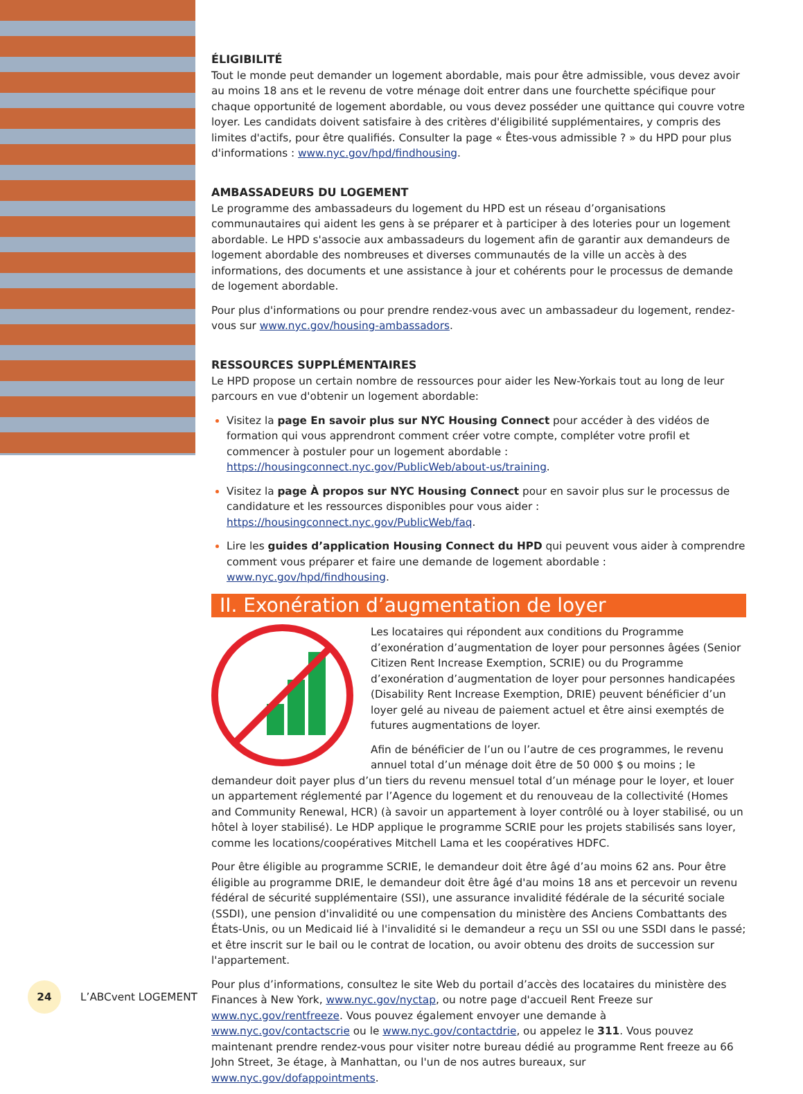ÉLIGIBILITÉ
Tout le monde peut demander un logement abordable, mais pour être admissible, vous devez avoir au moins 18 ans et le revenu de votre ménage doit entrer dans une fourchette spécifique pour chaque opportunité de logement abordable, ou vous devez posséder une quittance qui couvre votre loyer. Les candidats doivent satisfaire à des critères d'éligibilité supplémentaires, y compris des limites d'actifs, pour être qualifiés. Consulter la page « Êtes-vous admissible ? » du HPD pour plus d'informations : www.nyc.gov/hpd/findhousing.
AMBASSADEURS DU LOGEMENT
Le programme des ambassadeurs du logement du HPD est un réseau d’organisations communautaires qui aident les gens à se préparer et à participer à des loteries pour un logement abordable. Le HPD s'associe aux ambassadeurs du logement afin de garantir aux demandeurs de logement abordable des nombreuses et diverses communautés de la ville un accès à des informations, des documents et une assistance à jour et cohérents pour le processus de demande de logement abordable.
Pour plus d'informations ou pour prendre rendez-vous avec un ambassadeur du logement, rendez-vous sur www.nyc.gov/housing-ambassadors.
RESSOURCES SUPPLÉMENTAIRES
Le HPD propose un certain nombre de ressources pour aider les New-Yorkais tout au long de leur parcours en vue d'obtenir un logement abordable:
Visitez la page En savoir plus sur NYC Housing Connect pour accéder à des vidéos de formation qui vous apprendront comment créer votre compte, compléter votre profil et commencer à postuler pour un logement abordable : https://housingconnect.nyc.gov/PublicWeb/about-us/training.
Visitez la page À propos sur NYC Housing Connect pour en savoir plus sur le processus de candidature et les ressources disponibles pour vous aider : https://housingconnect.nyc.gov/PublicWeb/faq.
Lire les guides d’application Housing Connect du HPD qui peuvent vous aider à comprendre comment vous préparer et faire une demande de logement abordable : www.nyc.gov/hpd/findhousing.
II. Exonération d’augmentation de loyer
Les locataires qui répondent aux conditions du Programme d’exonération d’augmentation de loyer pour personnes âgées (Senior Citizen Rent Increase Exemption, SCRIE) ou du Programme d’exonération d’augmentation de loyer pour personnes handicapées (Disability Rent Increase Exemption, DRIE) peuvent bénéficier d’un loyer gelé au niveau de paiement actuel et être ainsi exemptés de futures augmentations de loyer.
Afin de bénéficier de l’un ou l’autre de ces programmes, le revenu annuel total d’un ménage doit être de 50 000 $ ou moins ; le demandeur doit payer plus d’un tiers du revenu mensuel total d’un ménage pour le loyer, et louer un appartement réglementé par l’Agence du logement et du renouveau de la collectivité (Homes and Community Renewal, HCR) (à savoir un appartement à loyer contrôlé ou à loyer stabilisé, ou un hôtel à loyer stabilisé). Le HDP applique le programme SCRIE pour les projets stabilisés sans loyer, comme les locations/coopératives Mitchell Lama et les coopératives HDFC.
Pour être éligible au programme SCRIE, le demandeur doit être âgé d’au moins 62 ans. Pour être éligible au programme DRIE, le demandeur doit être âgé d'au moins 18 ans et percevoir un revenu fédéral de sécurité supplémentaire (SSI), une assurance invalidité fédérale de la sécurité sociale (SSDI), une pension d'invalidité ou une compensation du ministère des Anciens Combattants des États-Unis, ou un Medicaid lié à l'invalidité si le demandeur a reçu un SSI ou une SSDI dans le passé; et être inscrit sur le bail ou le contrat de location, ou avoir obtenu des droits de succession sur l'appartement.
Pour plus d’informations, consultez le site Web du portail d’accès des locataires du ministère des Finances à New York, www.nyc.gov/nyctap, ou notre page d'accueil Rent Freeze sur www.nyc.gov/rentfreeze. Vous pouvez également envoyer une demande à www.nyc.gov/contactscrie ou le www.nyc.gov/contactdrie, ou appelez le 311. Vous pouvez maintenant prendre rendez-vous pour visiter notre bureau dédié au programme Rent freeze au 66 John Street, 3e étage, à Manhattan, ou l'un de nos autres bureaux, sur www.nyc.gov/dofappointments.
24
L’ABCvent LOGEMENT